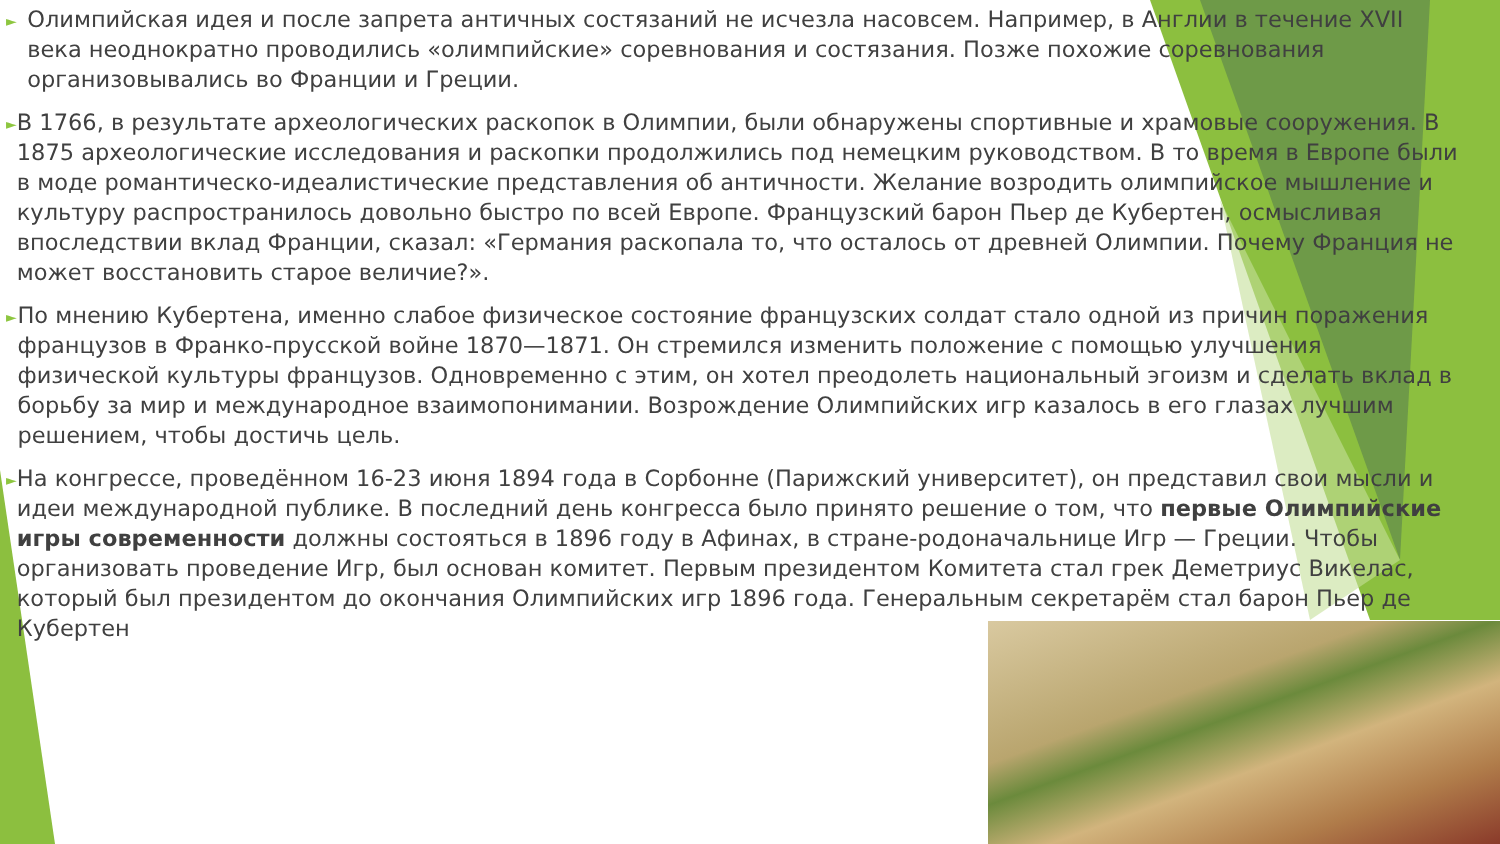►
Олимпийская идея и после запрета античных состязаний не исчезла насовсем. Например, в Англии в течение XVII века неоднократно проводились «олимпийские» соревнования и состязания. Позже похожие соревнования организовывались во Франции и Греции.
►
В 1766, в результате археологических раскопок в Олимпии, были обнаружены спортивные и храмовые сооружения. В 1875 археологические исследования и раскопки продолжились под немецким руководством. В то время в Европе были в моде романтическо-идеалистические представления об античности. Желание возродить олимпийское мышление и культуру распространилось довольно быстро по всей Европе. Французский барон Пьер де Кубертен, осмысливая впоследствии вклад Франции, сказал: «Германия раскопала то, что осталось от древней Олимпии. Почему Франция не может восстановить старое величие?».
►
По мнению Кубертена, именно слабое физическое состояние французских солдат стало одной из причин поражения французов в Франко-прусской войне 1870—1871. Он стремился изменить положение с помощью улучшения физической культуры французов. Одновременно с этим, он хотел преодолеть национальный эгоизм и сделать вклад в борьбу за мир и международное взаимопонимании. Возрождение Олимпийских игр казалось в его глазах лучшим решением, чтобы достичь цель.
►
На конгрессе, проведённом 16-23 июня 1894 года в Сорбонне (Парижский университет), он представил свои мысли и идеи международной публике. В последний день конгресса было принято решение о том, что первые Олимпийские игры современности должны состояться в 1896 году в Афинах, в стране-родоначальнице Игр — Греции. Чтобы организовать проведение Игр, был основан комитет. Первым президентом Комитета стал грек Деметриус Викелас, который был президентом до окончания Олимпийских игр 1896 года. Генеральным секретарём стал барон Пьер де Кубертен